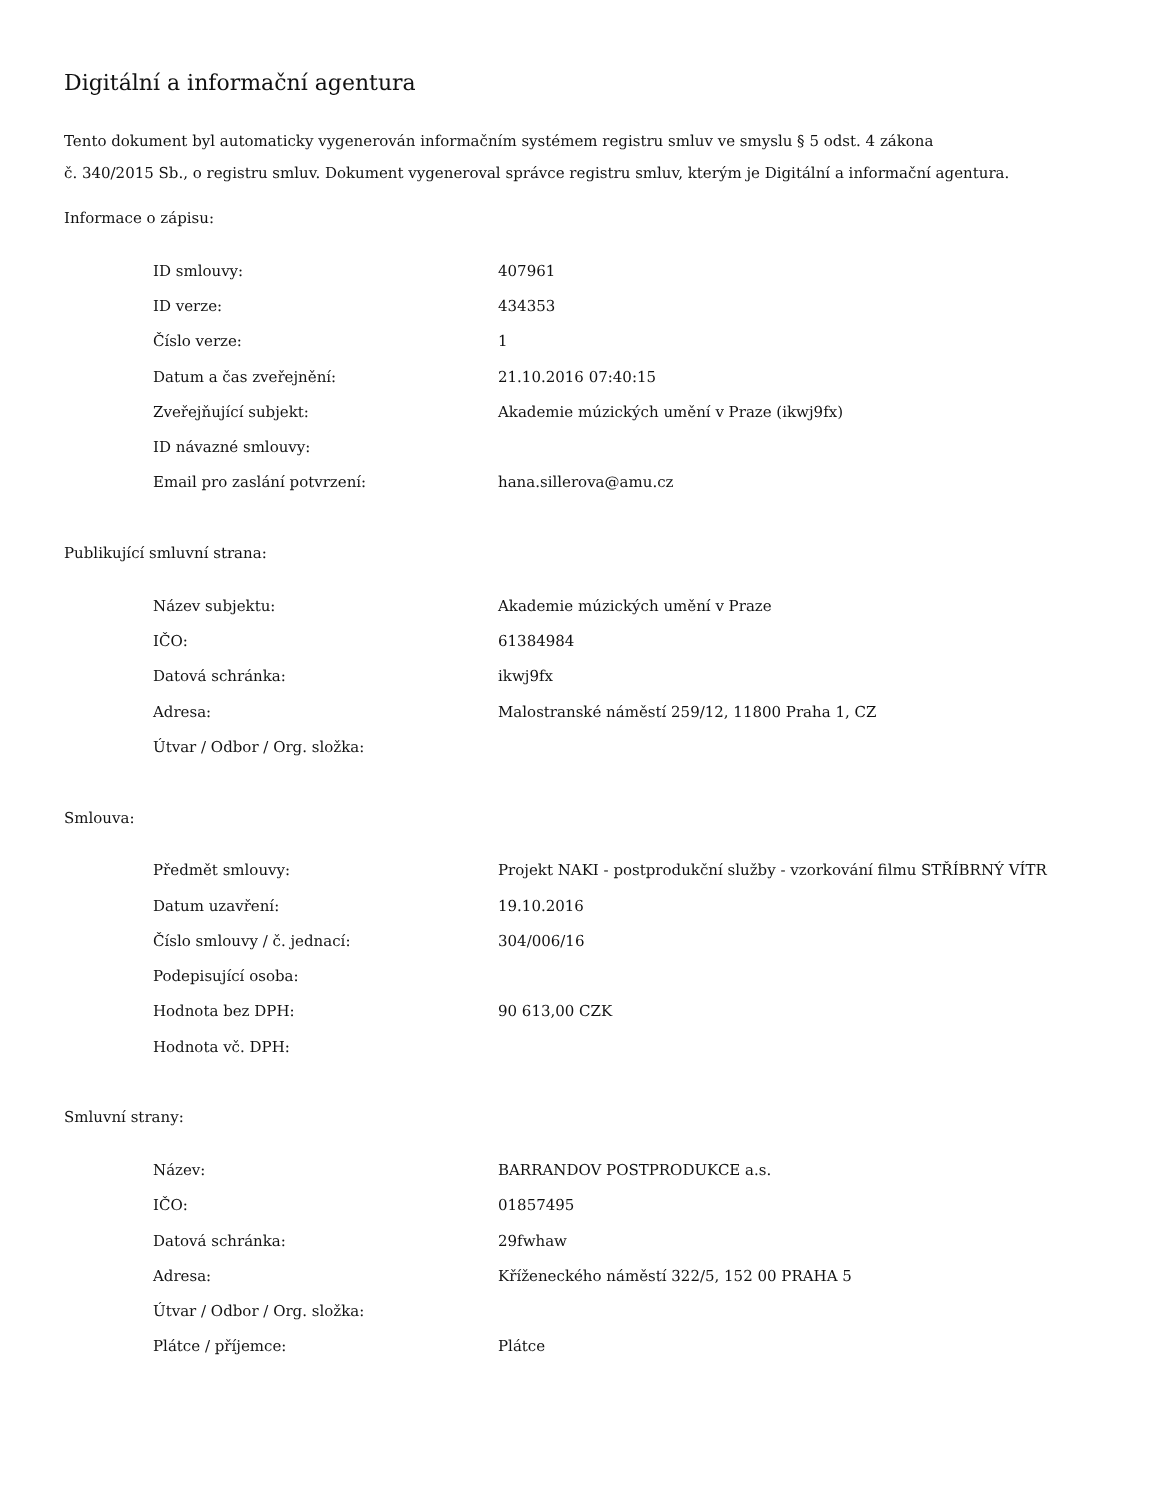Digitální a informační agentura
Tento dokument byl automaticky vygenerován informačním systémem registru smluv ve smyslu § 5 odst. 4 zákona
č. 340/2015 Sb., o registru smluv. Dokument vygeneroval správce registru smluv, kterým je Digitální a informační agentura.
Informace o zápisu:
| ID smlouvy: | 407961 |
| ID verze: | 434353 |
| Číslo verze: | 1 |
| Datum a čas zveřejnění: | 21.10.2016 07:40:15 |
| Zveřejňující subjekt: | Akademie múzických umění v Praze (ikwj9fx) |
| ID návazné smlouvy: | |
| Email pro zaslání potvrzení: | hana.sillerova@amu.cz |
Publikující smluvní strana:
| Název subjektu: | Akademie múzických umění v Praze |
| IČO: | 61384984 |
| Datová schránka: | ikwj9fx |
| Adresa: | Malostranské náměstí 259/12, 11800 Praha 1, CZ |
| Útvar / Odbor / Org. složka: | |
Smlouva:
| Předmět smlouvy: | Projekt NAKI - postprodukční služby - vzorkování filmu STŘÍBRNÝ VÍTR |
| Datum uzavření: | 19.10.2016 |
| Číslo smlouvy / č. jednací: | 304/006/16 |
| Podepisující osoba: | |
| Hodnota bez DPH: | 90 613,00 CZK |
| Hodnota vč. DPH: | |
Smluvní strany:
| Název: | BARRANDOV POSTPRODUKCE a.s. |
| IČO: | 01857495 |
| Datová schránka: | 29fwhaw |
| Adresa: | Kříženeckého náměstí 322/5, 152 00 PRAHA 5 |
| Útvar / Odbor / Org. složka: | |
| Plátce / příjemce: | Plátce |